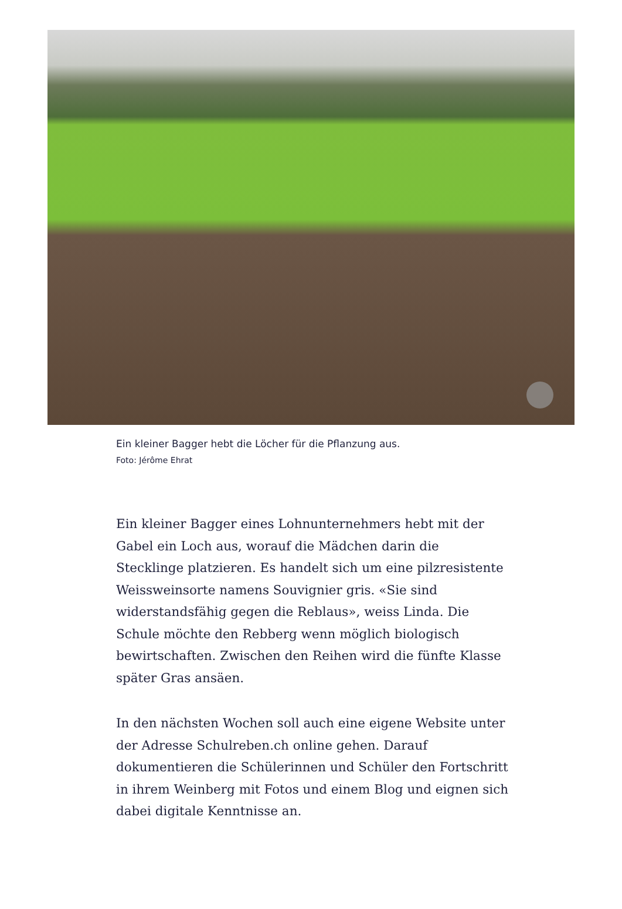Ein kleiner Bagger hebt die Löcher für die Pflanzung aus.
Foto: Jérôme Ehrat
Ein kleiner Bagger eines Lohnunternehmers hebt mit der Gabel ein Loch aus, worauf die Mädchen darin die Stecklinge platzieren. Es handelt sich um eine pilzresistente Weissweinsorte namens Souvignier gris. «Sie sind widerstandsfähig gegen die Reblaus», weiss Linda. Die Schule möchte den Rebberg wenn möglich biologisch bewirtschaften. Zwischen den Reihen wird die fünfte Klasse später Gras ansäen.
In den nächsten Wochen soll auch eine eigene Website unter der Adresse Schulreben.ch online gehen. Darauf dokumentieren die Schülerinnen und Schüler den Fortschritt in ihrem Weinberg mit Fotos und einem Blog und eignen sich dabei digitale Kenntnisse an.